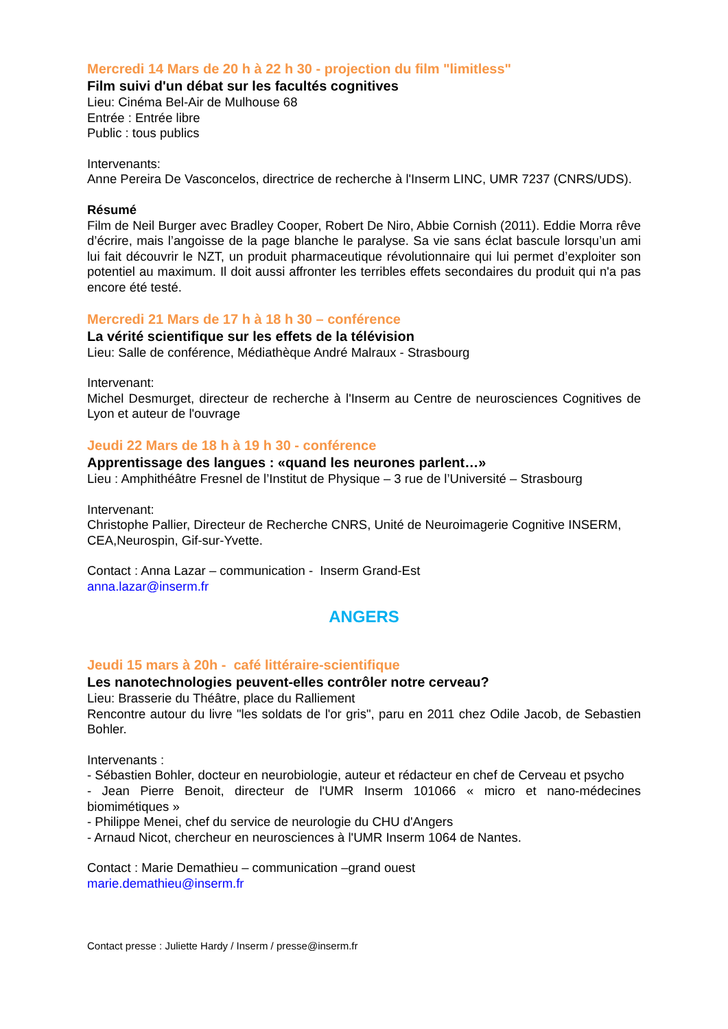Mercredi 14 Mars de 20 h à 22 h 30 - projection du film "limitless"
Film suivi d'un débat sur les facultés cognitives
Lieu: Cinéma Bel-Air de Mulhouse 68
Entrée : Entrée libre
Public : tous publics
Intervenants:
Anne Pereira De Vasconcelos, directrice de recherche à l'Inserm LINC, UMR 7237 (CNRS/UDS).
Résumé
Film de Neil Burger avec Bradley Cooper, Robert De Niro, Abbie Cornish (2011). Eddie Morra rêve d’écrire, mais l’angoisse de la page blanche le paralyse. Sa vie sans éclat bascule lorsqu’un ami lui fait découvrir le NZT, un produit pharmaceutique révolutionnaire qui lui permet d’exploiter son potentiel au maximum. Il doit aussi affronter les terribles effets secondaires du produit qui n'a pas encore été testé.
Mercredi 21 Mars de 17 h à 18 h 30 – conférence
La vérité scientifique sur les effets de la télévision
Lieu: Salle de conférence, Médiathèque André Malraux - Strasbourg
Intervenant:
Michel Desmurget, directeur de recherche à l'Inserm au Centre de neurosciences Cognitives de Lyon et auteur de l'ouvrage
Jeudi 22 Mars de 18 h à 19 h 30 - conférence
Apprentissage des langues : «quand les neurones parlent…»
Lieu : Amphithéâtre Fresnel de l’Institut de Physique – 3 rue de l’Université – Strasbourg
Intervenant:
Christophe Pallier, Directeur de Recherche CNRS, Unité de Neuroimagerie Cognitive INSERM, CEA,Neurospin, Gif-sur-Yvette.
Contact : Anna Lazar – communication - Inserm Grand-Est
anna.lazar@inserm.fr
ANGERS
Jeudi 15 mars à 20h - café littéraire-scientifique
Les nanotechnologies peuvent-elles contrôler notre cerveau?
Lieu: Brasserie du Théâtre, place du Ralliement
Rencontre autour du livre "les soldats de l'or gris", paru en 2011 chez Odile Jacob, de Sebastien Bohler.
Intervenants :
- Sébastien Bohler, docteur en neurobiologie, auteur et rédacteur en chef de Cerveau et psycho
- Jean Pierre Benoit, directeur de l'UMR Inserm 101066 « micro et nano-médecines biomimétiques »
- Philippe Menei, chef du service de neurologie du CHU d'Angers
- Arnaud Nicot, chercheur en neurosciences à l'UMR Inserm 1064 de Nantes.
Contact : Marie Demathieu – communication –grand ouest
marie.demathieu@inserm.fr
Contact presse : Juliette Hardy / Inserm / presse@inserm.fr